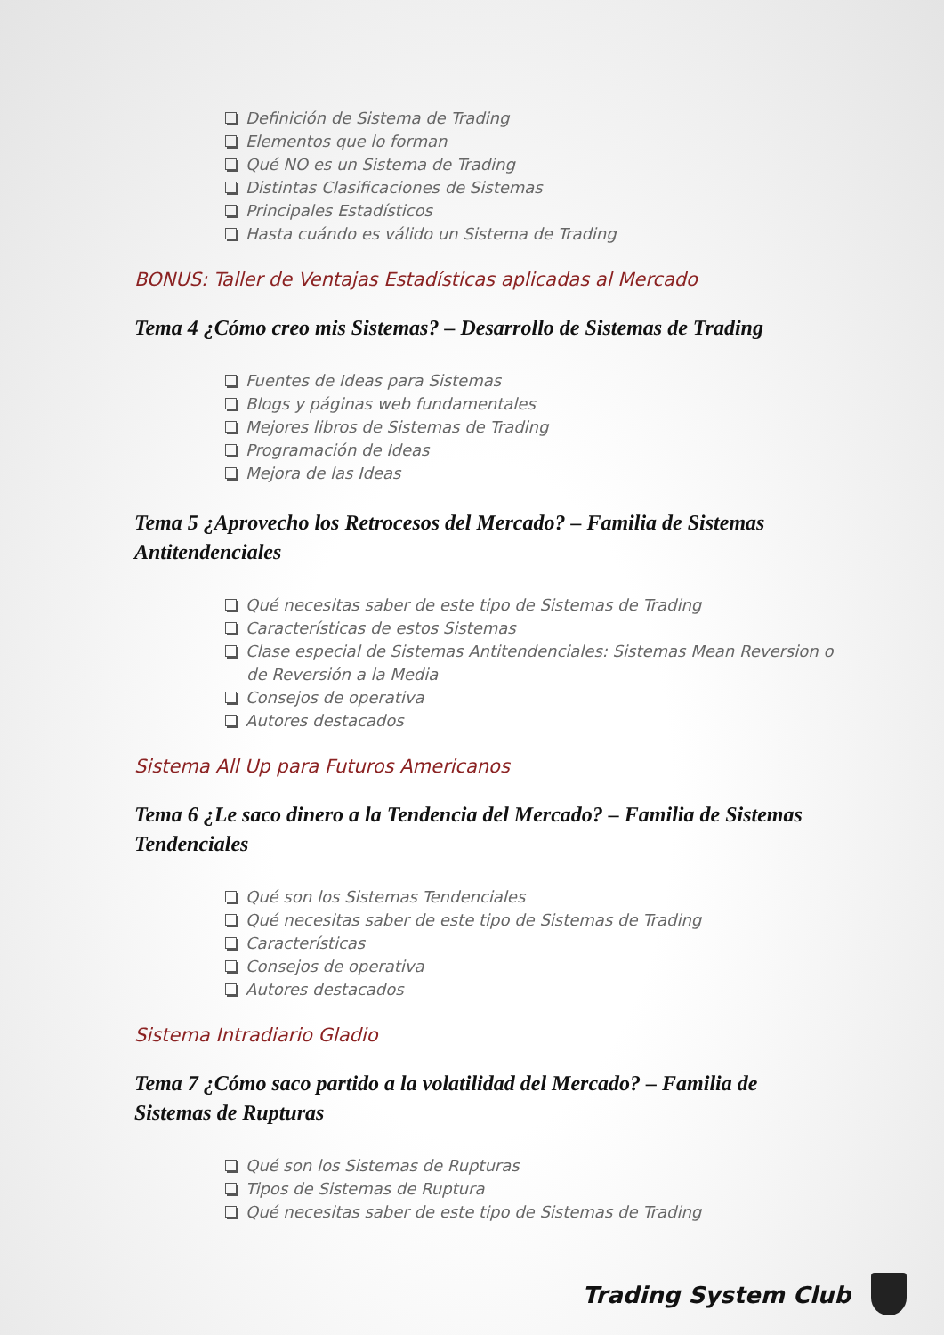Definición de Sistema de Trading
Elementos que lo forman
Qué NO es un Sistema de Trading
Distintas Clasificaciones de Sistemas
Principales Estadísticos
Hasta cuándo es válido un Sistema de Trading
BONUS: Taller de Ventajas Estadísticas aplicadas al Mercado
Tema 4 ¿Cómo creo mis Sistemas? – Desarrollo de Sistemas de Trading
Fuentes de Ideas para Sistemas
Blogs y páginas web fundamentales
Mejores libros de Sistemas de Trading
Programación de Ideas
Mejora de las Ideas
Tema 5 ¿Aprovecho los Retrocesos del Mercado? – Familia de Sistemas Antitendenciales
Qué necesitas saber de este tipo de Sistemas de Trading
Características de estos Sistemas
Clase especial de Sistemas Antitendenciales: Sistemas Mean Reversion o de Reversión a la Media
Consejos de operativa
Autores destacados
Sistema All Up para Futuros Americanos
Tema 6 ¿Le saco dinero a la Tendencia del Mercado? – Familia de Sistemas Tendenciales
Qué son los Sistemas Tendenciales
Qué necesitas saber de este tipo de Sistemas de Trading
Características
Consejos de operativa
Autores destacados
Sistema Intradiario Gladio
Tema 7 ¿Cómo saco partido a la volatilidad del Mercado? – Familia de Sistemas de Rupturas
Qué son los Sistemas de Rupturas
Tipos de Sistemas de Ruptura
Qué necesitas saber de este tipo de Sistemas de Trading
Trading System Club